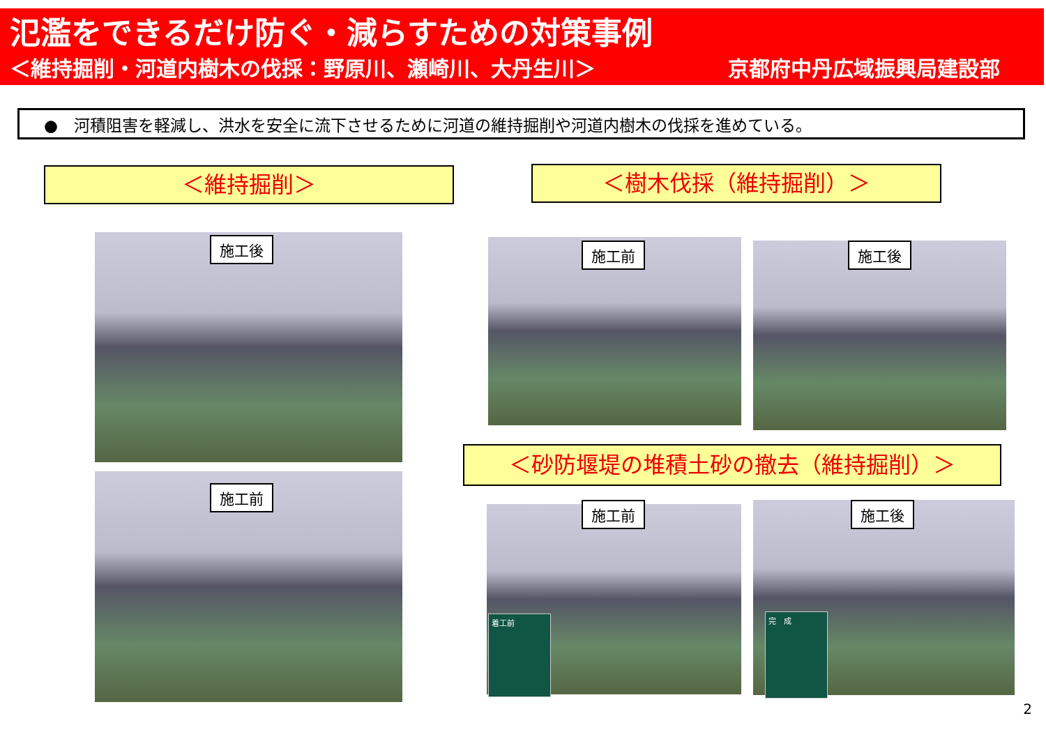氾濫をできるだけ防ぐ・減らすための対策事例
＜維持掘削・河道内樹木の伐採：野原川、瀬崎川、大丹生川＞ 京都府中丹広域振興局建設部
●　河積阻害を軽減し、洪水を安全に流下させるために河道の維持掘削や河道内樹木の伐採を進めている。
＜維持掘削＞ ＜樹木伐採（維持掘削）＞
施工後
施工前
施工前 施工後
＜砂防堰堤の堆積土砂の撤去（維持掘削）＞
施工前
着工前
施工後
完　成
2